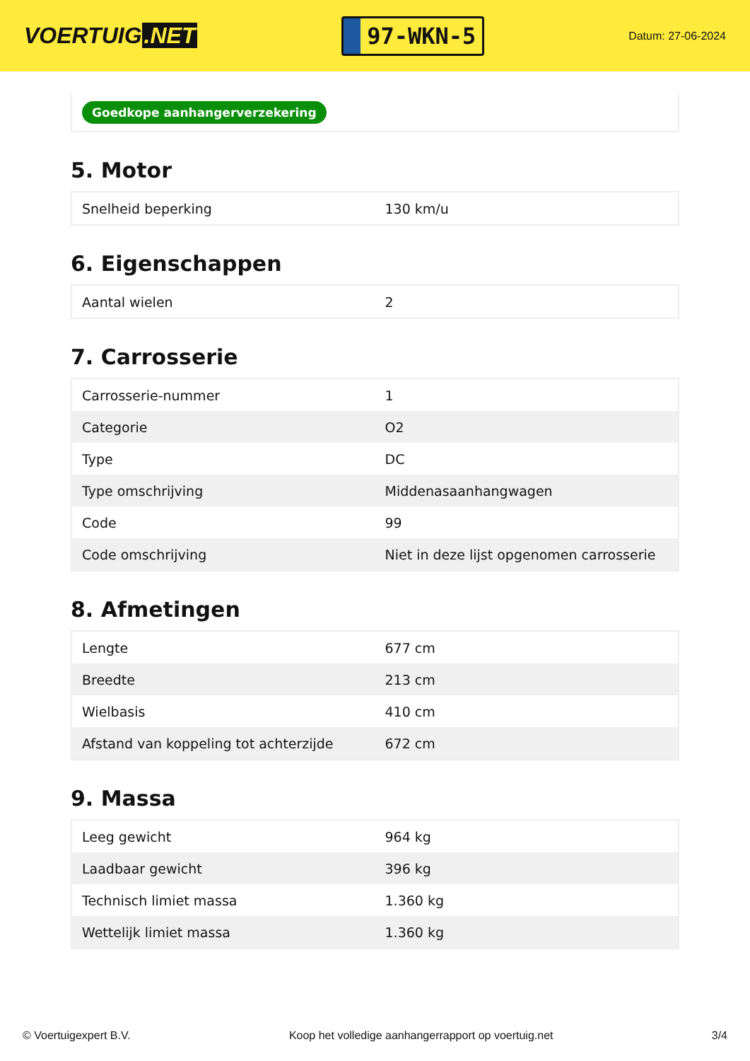VOERTUIG.NET
97-WKN-5
Datum: 27-06-2024
Goedkope aanhangerverzekering
5. Motor
| Snelheid beperking | 130 km/u |
6. Eigenschappen
| Aantal wielen | 2 |
7. Carrosserie
| Carrosserie-nummer | 1 |
| Categorie | O2 |
| Type | DC |
| Type omschrijving | Middenasaanhangwagen |
| Code | 99 |
| Code omschrijving | Niet in deze lijst opgenomen carrosserie |
8. Afmetingen
| Lengte | 677 cm |
| Breedte | 213 cm |
| Wielbasis | 410 cm |
| Afstand van koppeling tot achterzijde | 672 cm |
9. Massa
| Leeg gewicht | 964 kg |
| Laadbaar gewicht | 396 kg |
| Technisch limiet massa | 1.360 kg |
| Wettelijk limiet massa | 1.360 kg |
© Voertuigexpert B.V. Koop het volledige aanhangerrapport op voertuig.net 3/4